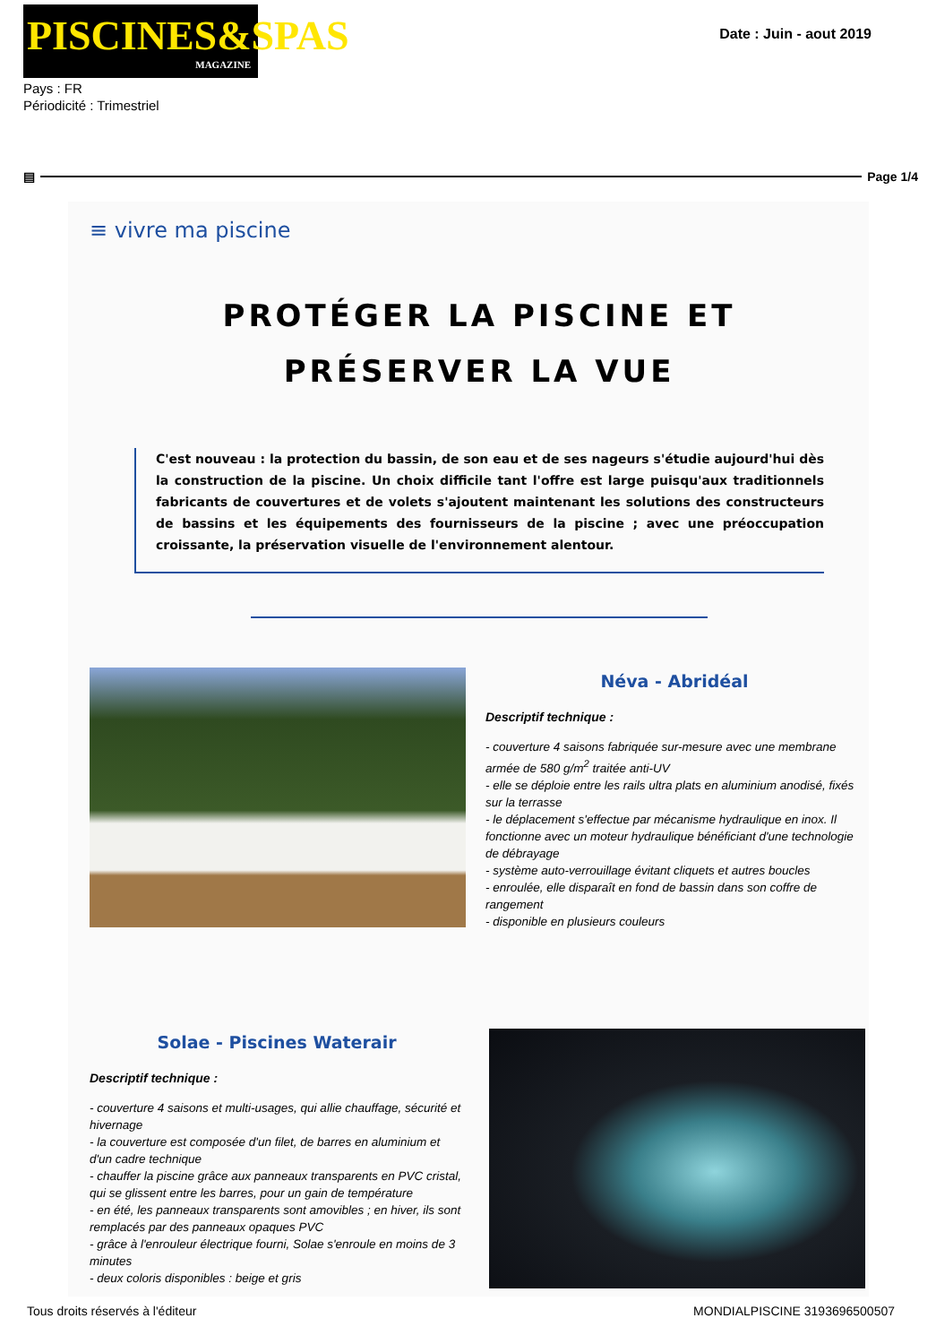PISCINES&SPAS
MAGAZINE
Date : Juin - aout 2019
Pays : FR
Périodicité : Trimestriel
▤ Page 1/4
≡ vivre ma piscine
PROTÉGER LA PISCINE ET
PRÉSERVER LA VUE
C'est nouveau : la protection du bassin, de son eau et de ses nageurs s'étudie aujourd'hui dès la construction de la piscine. Un choix difficile tant l'offre est large puisqu'aux traditionnels fabricants de couvertures et de volets s'ajoutent maintenant les solutions des constructeurs de bassins et les équipements des fournisseurs de la piscine ; avec une préoccupation croissante, la préservation visuelle de l'environnement alentour.
Néva - Abridéal
Descriptif technique :
- couverture 4 saisons fabriquée sur-mesure avec une membrane armée de 580 g/m<sup>2</sup> traitée anti-UV
- elle se déploie entre les rails ultra plats en aluminium anodisé, fixés sur la terrasse
- le déplacement s'effectue par mécanisme hydraulique en inox. Il fonctionne avec un moteur hydraulique bénéficiant d'une technologie de débrayage
- système auto-verrouillage évitant cliquets et autres boucles
- enroulée, elle disparaît en fond de bassin dans son coffre de rangement
- disponible en plusieurs couleurs
Solae - Piscines Waterair
Descriptif technique :
- couverture 4 saisons et multi-usages, qui allie chauffage, sécurité et hivernage
- la couverture est composée d'un filet, de barres en aluminium et d'un cadre technique
- chauffer la piscine grâce aux panneaux transparents en PVC cristal, qui se glissent entre les barres, pour un gain de température
- en été, les panneaux transparents sont amovibles ; en hiver, ils sont remplacés par des panneaux opaques PVC
- grâce à l'enrouleur électrique fourni, Solae s'enroule en moins de 3 minutes
- deux coloris disponibles : beige et gris
Tous droits réservés à l'éditeur MONDIALPISCINE 3193696500507